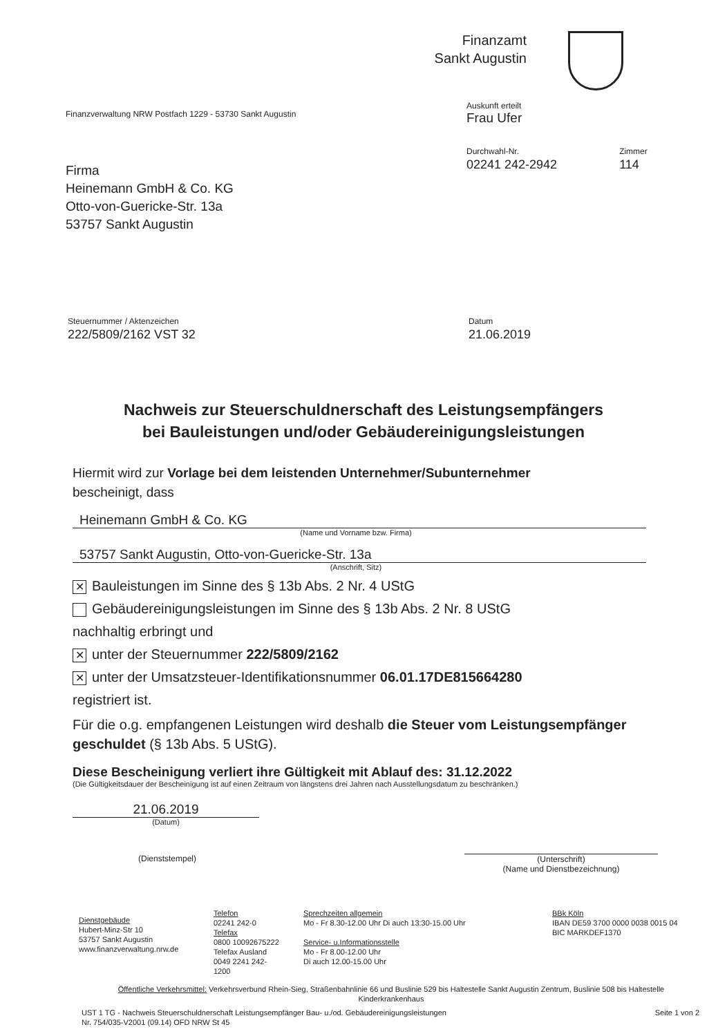Finanzamt
Sankt Augustin
Finanzverwaltung NRW Postfach 1229 - 53730 Sankt Augustin
Firma
Heinemann GmbH & Co. KG
Otto-von-Guericke-Str. 13a
53757 Sankt Augustin
Auskunft erteilt
Frau Ufer
Durchwahl-Nr.
02241 242-2942
Zimmer
114
Steuernummer / Aktenzeichen
222/5809/2162 VST 32
Datum
21.06.2019
Nachweis zur Steuerschuldnerschaft des Leistungsempfängers
bei Bauleistungen und/oder Gebäudereinigungsleistungen
Hiermit wird zur Vorlage bei dem leistenden Unternehmer/Subunternehmer
bescheinigt, dass
Heinemann GmbH & Co. KG
(Name und Vorname bzw. Firma)
53757 Sankt Augustin, Otto-von-Guericke-Str. 13a
(Anschrift, Sitz)
✕ Bauleistungen im Sinne des § 13b Abs. 2 Nr. 4 UStG
Gebäudereinigungsleistungen im Sinne des § 13b Abs. 2 Nr. 8 UStG
nachhaltig erbringt und
✕ unter der Steuernummer 222/5809/2162
✕ unter der Umsatzsteuer-Identifikationsnummer 06.01.17DE815664280
registriert ist.
Für die o.g. empfangenen Leistungen wird deshalb die Steuer vom Leistungsempfänger geschuldet (§ 13b Abs. 5 UStG).
Diese Bescheinigung verliert ihre Gültigkeit mit Ablauf des: 31.12.2022
(Die Gültigkeitsdauer der Bescheinigung ist auf einen Zeitraum von längstens drei Jahren nach Ausstellungsdatum zu beschränken.)
21.06.2019
(Datum)
(Dienststempel) (Unterschrift)
(Name und Dienstbezeichnung)
Dienstgebäude
Hubert-Minz-Str 10
53757 Sankt Augustin
www.finanzverwaltung.nrw.de
Telefon
02241 242-0
Telefax
0800 10092675222
Telefax Ausland
0049 2241 242-1200
Sprechzeiten allgemein
Mo - Fr 8.30-12.00 Uhr Di auch 13:30-15.00 Uhr
Service- u.Informationsstelle
Mo - Fr 8.00-12.00 Uhr
Di auch 12.00-15.00 Uhr
BBk Köln
IBAN DE59 3700 0000 0038 0015 04
BIC MARKDEF1370
Öffentliche Verkehrsmittel: Verkehrsverbund Rhein-Sieg, Straßenbahnlinie 66 und Buslinie 529 bis Haltestelle Sankt Augustin Zentrum, Buslinie 508 bis Haltestelle Kinderkrankenhaus
UST 1 TG - Nachweis Steuerschuldnerschaft Leistungsempfänger Bau- u./od. Gebäudereinigungsleistungen
Nr. 754/035-V2001 (09.14) OFD NRW St 45
Seite 1 von 2